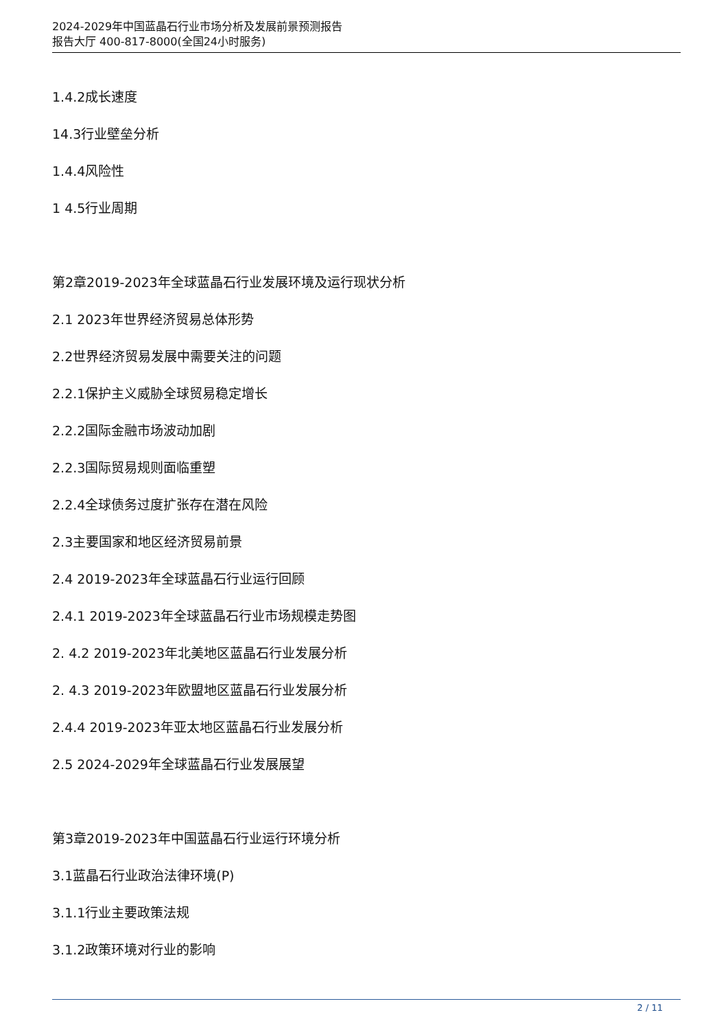2024-2029年中国蓝晶石行业市场分析及发展前景预测报告
报告大厅 400-817-8000(全国24小时服务)
1.4.2成长速度
14.3行业壁垒分析
1.4.4风险性
1 4.5行业周期
第2章2019-2023年全球蓝晶石行业发展环境及运行现状分析
2.1 2023年世界经济贸易总体形势
2.2世界经济贸易发展中需要关注的问题
2.2.1保护主义威胁全球贸易稳定增长
2.2.2国际金融市场波动加剧
2.2.3国际贸易规则面临重塑
2.2.4全球债务过度扩张存在潜在风险
2.3主要国家和地区经济贸易前景
2.4 2019-2023年全球蓝晶石行业运行回顾
2.4.1 2019-2023年全球蓝晶石行业市场规模走势图
2. 4.2 2019-2023年北美地区蓝晶石行业发展分析
2. 4.3 2019-2023年欧盟地区蓝晶石行业发展分析
2.4.4 2019-2023年亚太地区蓝晶石行业发展分析
2.5 2024-2029年全球蓝晶石行业发展展望
第3章2019-2023年中国蓝晶石行业运行环境分析
3.1蓝晶石行业政治法律环境(P)
3.1.1行业主要政策法规
3.1.2政策环境对行业的影响
2 / 11